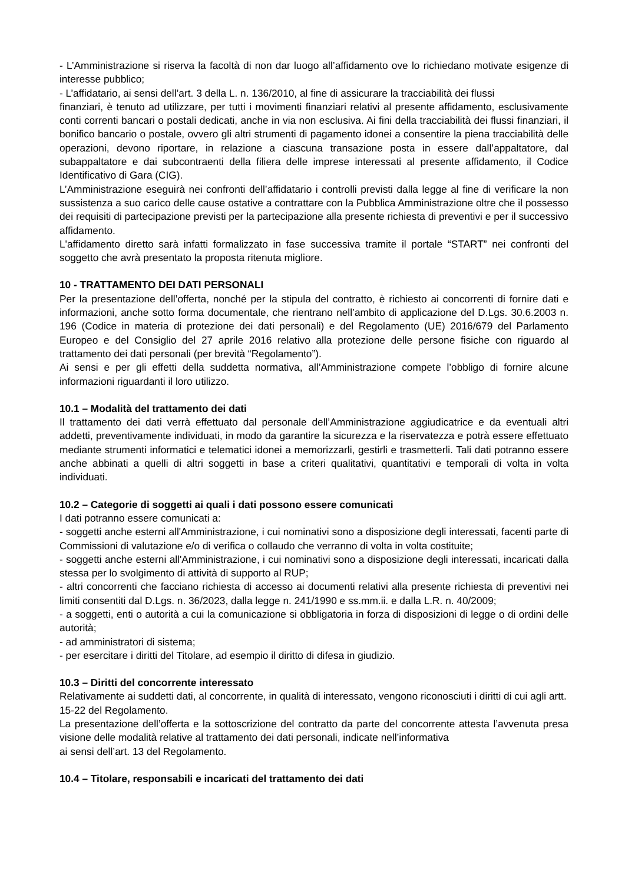- L’Amministrazione si riserva la facoltà di non dar luogo all’affidamento ove lo richiedano motivate esigenze di interesse pubblico;
- L’affidatario, ai sensi dell’art. 3 della L. n. 136/2010, al fine di assicurare la tracciabilità dei flussi
finanziari, è tenuto ad utilizzare, per tutti i movimenti finanziari relativi al presente affidamento, esclusivamente conti correnti bancari o postali dedicati, anche in via non esclusiva. Ai fini della tracciabilità dei flussi finanziari, il bonifico bancario o postale, ovvero gli altri strumenti di pagamento idonei a consentire la piena tracciabilità delle operazioni, devono riportare, in relazione a ciascuna transazione posta in essere dall’appaltatore, dal subappaltatore e dai subcontraenti della filiera delle imprese interessati al presente affidamento, il Codice Identificativo di Gara (CIG).
L’Amministrazione eseguirà nei confronti dell’affidatario i controlli previsti dalla legge al fine di verificare la non sussistenza a suo carico delle cause ostative a contrattare con la Pubblica Amministrazione oltre che il possesso dei requisiti di partecipazione previsti per la partecipazione alla presente richiesta di preventivi e per il successivo affidamento.
L'affidamento diretto sarà infatti formalizzato in fase successiva tramite il portale “START” nei confronti del soggetto che avrà presentato la proposta ritenuta migliore.
10 - TRATTAMENTO DEI DATI PERSONALI
Per la presentazione dell’offerta, nonché per la stipula del contratto, è richiesto ai concorrenti di fornire dati e informazioni, anche sotto forma documentale, che rientrano nell’ambito di applicazione del D.Lgs. 30.6.2003 n. 196 (Codice in materia di protezione dei dati personali) e del Regolamento (UE) 2016/679 del Parlamento Europeo e del Consiglio del 27 aprile 2016 relativo alla protezione delle persone fisiche con riguardo al trattamento dei dati personali (per brevità “Regolamento”).
Ai sensi e per gli effetti della suddetta normativa, all’Amministrazione compete l’obbligo di fornire alcune informazioni riguardanti il loro utilizzo.
10.1 – Modalità del trattamento dei dati
Il trattamento dei dati verrà effettuato dal personale dell’Amministrazione aggiudicatrice e da eventuali altri addetti, preventivamente individuati, in modo da garantire la sicurezza e la riservatezza e potrà essere effettuato mediante strumenti informatici e telematici idonei a memorizzarli, gestirli e trasmetterli. Tali dati potranno essere anche abbinati a quelli di altri soggetti in base a criteri qualitativi, quantitativi e temporali di volta in volta individuati.
10.2 – Categorie di soggetti ai quali i dati possono essere comunicati
I dati potranno essere comunicati a:
- soggetti anche esterni all'Amministrazione, i cui nominativi sono a disposizione degli interessati, facenti parte di Commissioni di valutazione e/o di verifica o collaudo che verranno di volta in volta costituite;
- soggetti anche esterni all'Amministrazione, i cui nominativi sono a disposizione degli interessati, incaricati dalla stessa per lo svolgimento di attività di supporto al RUP;
- altri concorrenti che facciano richiesta di accesso ai documenti relativi alla presente richiesta di preventivi nei limiti consentiti dal D.Lgs. n. 36/2023, dalla legge n. 241/1990 e ss.mm.ii. e dalla L.R. n. 40/2009;
- a soggetti, enti o autorità a cui la comunicazione si obbligatoria in forza di disposizioni di legge o di ordini delle autorità;
- ad amministratori di sistema;
- per esercitare i diritti del Titolare, ad esempio il diritto di difesa in giudizio.
10.3 – Diritti del concorrente interessato
Relativamente ai suddetti dati, al concorrente, in qualità di interessato, vengono riconosciuti i diritti di cui agli artt. 15-22 del Regolamento.
La presentazione dell’offerta e la sottoscrizione del contratto da parte del concorrente attesta l’avvenuta presa visione delle modalità relative al trattamento dei dati personali, indicate nell’informativa
ai sensi dell’art. 13 del Regolamento.
10.4 – Titolare, responsabili e incaricati del trattamento dei dati